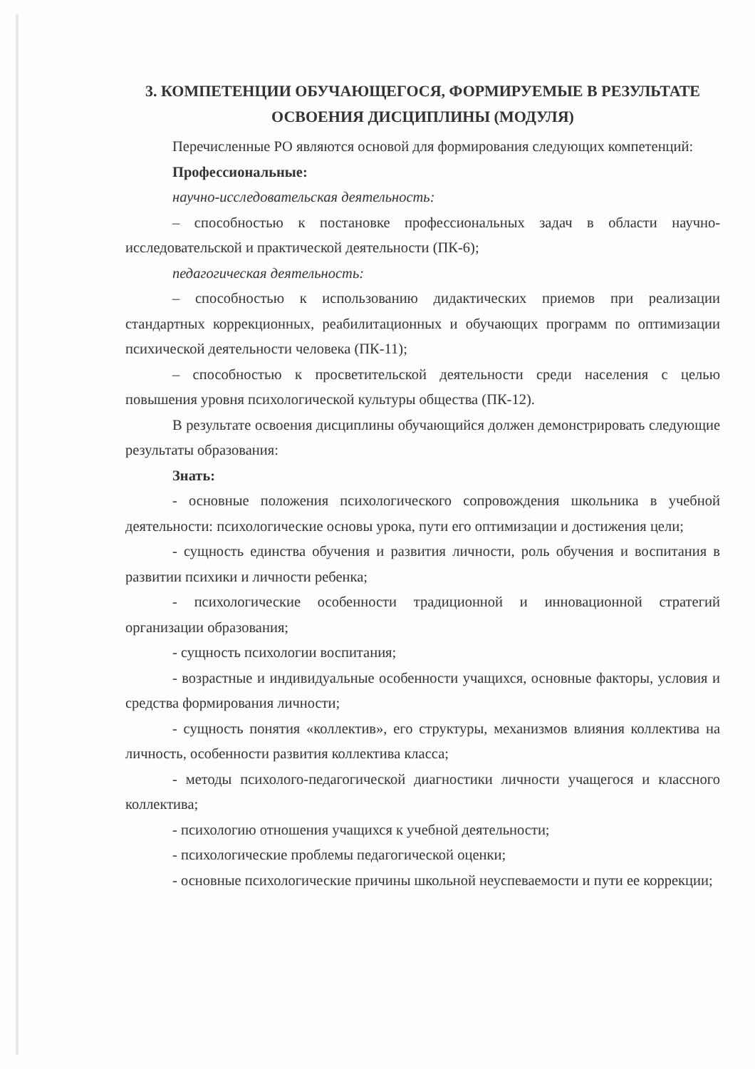3. КОМПЕТЕНЦИИ ОБУЧАЮЩЕГОСЯ, ФОРМИРУЕМЫЕ В РЕЗУЛЬТАТЕ ОСВОЕНИЯ ДИСЦИПЛИНЫ (МОДУЛЯ)
Перечисленные РО являются основой для формирования следующих компетенций:
Профессиональные:
научно-исследовательская деятельность:
– способностью к постановке профессиональных задач в области научно-исследовательской и практической деятельности (ПК-6);
педагогическая деятельность:
– способностью к использованию дидактических приемов при реализации стандартных коррекционных, реабилитационных и обучающих программ по оптимизации психической деятельности человека (ПК-11);
– способностью к просветительской деятельности среди населения с целью повышения уровня психологической культуры общества (ПК-12).
В результате освоения дисциплины обучающийся должен демонстрировать следующие результаты образования:
Знать:
- основные положения психологического сопровождения школьника в учебной деятельности: психологические основы урока, пути его оптимизации и достижения цели;
- сущность единства обучения и развития личности, роль обучения и воспитания в развитии психики и личности ребенка;
- психологические особенности традиционной и инновационной стратегий организации образования;
- сущность психологии воспитания;
- возрастные и индивидуальные особенности учащихся, основные факторы, условия и средства формирования личности;
- сущность понятия «коллектив», его структуры, механизмов влияния коллектива на личность, особенности развития коллектива класса;
- методы психолого-педагогической диагностики личности учащегося и классного коллектива;
- психологию отношения учащихся к учебной деятельности;
- психологические проблемы педагогической оценки;
- основные психологические причины школьной неуспеваемости и пути ее коррекции;